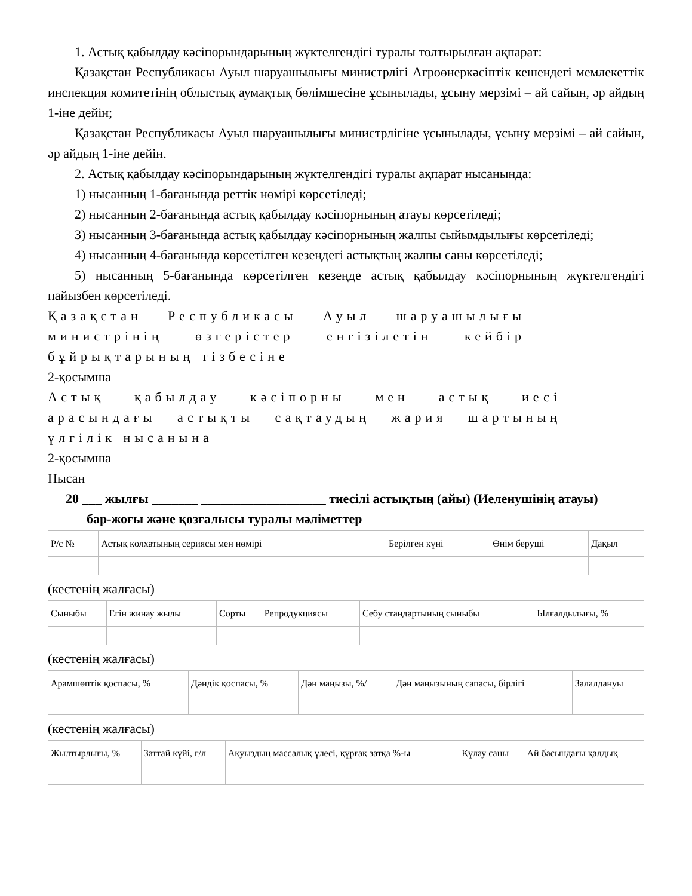1. Астық қабылдау кәсіпорындарының жүктелгендігі туралы толтырылған ақпарат:
Қазақстан Республикасы Ауыл шаруашылығы министрлігі Агроөнеркәсіптік кешендегі мемлекеттік инспекция комитетінің облыстық аумақтық бөлімшесіне ұсынылады, ұсыну мерзімі – ай сайын, әр айдың 1-іне дейін;
Қазақстан Республикасы Ауыл шаруашылығы министрлігіне ұсынылады, ұсыну мерзімі – ай сайын, әр айдың 1-іне дейін.
2. Астық қабылдау кәсіпорындарының жүктелгендігі туралы ақпарат нысанында:
1) нысанның 1-бағанында реттік нөмірі көрсетіледі;
2) нысанның 2-бағанында астық қабылдау кәсіпорнының атауы көрсетіледі;
3) нысанның 3-бағанында астық қабылдау кәсіпорнының жалпы сыйымдылығы көрсетіледі;
4) нысанның 4-бағанында көрсетілген кезеңдегі астықтың жалпы саны көрсетіледі;
5) нысанның 5-бағанында көрсетілген кезеңде астық қабылдау кәсіпорнының жүктелгендігі пайызбен көрсетіледі.
Қазақстан Республикасы Ауыл шаруашылығы министрінің өзгерістер енгізілетін кейбір бұйрықтарының тізбесіне
2-қосымша
Астық қабылдау кәсіпорны мен астық иесі арасындағы астықты сақтаудың жария шартының үлгілік нысанына
2-қосымша
Нысан
20 ___ жылғы _______ ___________________ тиесілі астықтың (айы) (Иеленушінің атауы)
бар-жоғы және қозғалысы туралы мәліметтер
| Р/с № | Астық қолхатының сериясы мен нөмірі | Берілген күні | Өнім беруші | Дақыл |
(кестенің жалғасы)
| Сыныбы | Егін жинау жылы | Сорты | Репродукциясы | Себу стандартының сыныбы | Ылғалдылығы, % |
(кестенің жалғасы)
| Арамшөптік қоспасы, % | Дәндік қоспасы, % | Дән маңызы, %/ | Дән маңызының сапасы, бірлігі | Залалдануы |
(кестенің жалғасы)
| Жылтырлығы, % | Заттай күйі, г/л | Ақуыздың массалық үлесі, құрғақ затқа %-ы | Құлау саны | Ай басындағы қалдық |